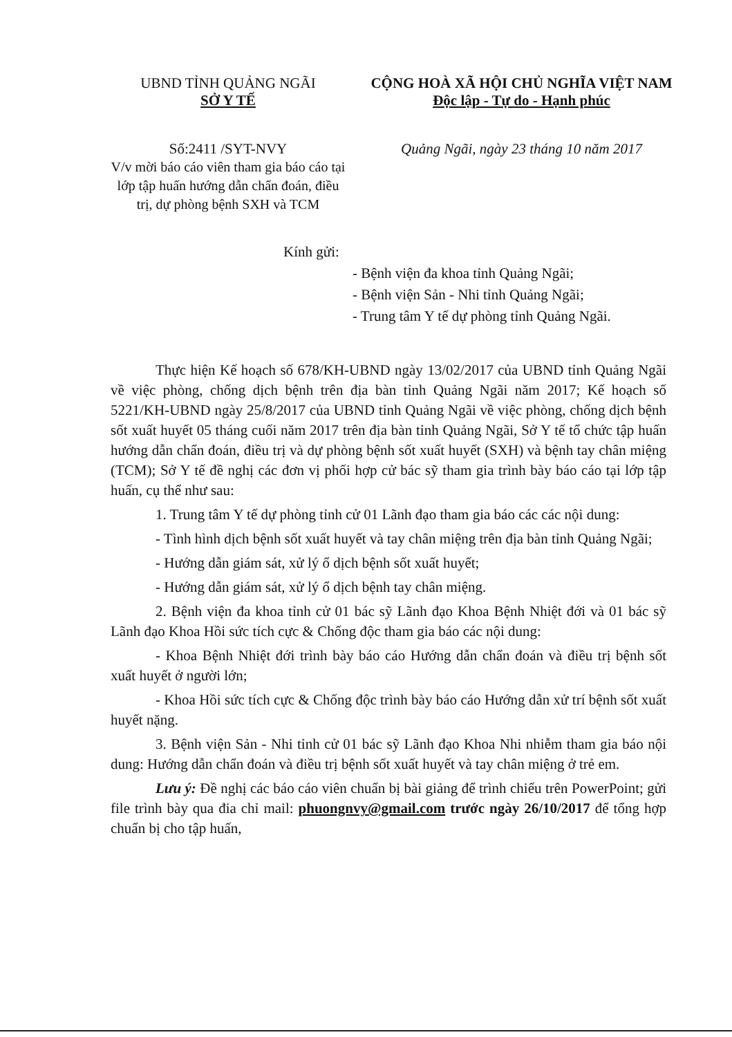UBND TỈNH QUẢNG NGÃI
SỞ Y TẾ
Số:2411 /SYT-NVY
V/v mời báo cáo viên tham gia báo cáo tại lớp tập huấn hướng dẫn chẩn đoán, điều trị, dự phòng bệnh SXH và TCM
CỘNG HOÀ XÃ HỘI CHỦ NGHĨA VIỆT NAM
Độc lập - Tự do - Hạnh phúc
Quảng Ngãi, ngày 23 tháng 10 năm 2017
Kính gửi:
- Bệnh viện đa khoa tỉnh Quảng Ngãi;
- Bệnh viện Sản - Nhi tỉnh Quảng Ngãi;
- Trung tâm Y tế dự phòng tỉnh Quảng Ngãi.
Thực hiện Kế hoạch số 678/KH-UBND ngày 13/02/2017 của UBND tỉnh Quảng Ngãi về việc phòng, chống dịch bệnh trên địa bàn tỉnh Quảng Ngãi năm 2017; Kế hoạch số 5221/KH-UBND ngày 25/8/2017 của UBND tỉnh Quảng Ngãi về việc phòng, chống dịch bệnh sốt xuất huyết 05 tháng cuối năm 2017 trên địa bàn tỉnh Quảng Ngãi, Sở Y tế tổ chức tập huấn hướng dẫn chẩn đoán, điều trị và dự phòng bệnh sốt xuất huyết (SXH) và bệnh tay chân miệng (TCM); Sở Y tế đề nghị các đơn vị phối hợp cử bác sỹ tham gia trình bày báo cáo tại lớp tập huấn, cụ thể như sau:
1. Trung tâm Y tế dự phòng tỉnh cử 01 Lãnh đạo tham gia báo các các nội dung:
- Tình hình dịch bệnh sốt xuất huyết và tay chân miệng trên địa bàn tỉnh Quảng Ngãi;
- Hướng dẫn giám sát, xử lý ổ dịch bệnh sốt xuất huyết;
- Hướng dẫn giám sát, xử lý ổ dịch bệnh tay chân miệng.
2. Bệnh viện đa khoa tỉnh cử 01 bác sỹ Lãnh đạo Khoa Bệnh Nhiệt đới và 01 bác sỹ Lãnh đạo Khoa Hồi sức tích cực & Chống độc tham gia báo các nội dung:
- Khoa Bệnh Nhiệt đới trình bày báo cáo Hướng dẫn chẩn đoán và điều trị bệnh sốt xuất huyết ở người lớn;
- Khoa Hồi sức tích cực & Chống độc trình bày báo cáo Hướng dẫn xử trí bệnh sốt xuất huyết nặng.
3. Bệnh viện Sản - Nhi tỉnh cử 01 bác sỹ Lãnh đạo Khoa Nhi nhiễm tham gia báo nội dung: Hướng dẫn chẩn đoán và điều trị bệnh sốt xuất huyết và tay chân miệng ở trẻ em.
Lưu ý: Đề nghị các báo cáo viên chuẩn bị bài giảng để trình chiếu trên PowerPoint; gửi file trình bày qua đia chỉ mail: phuongnvy@gmail.com trước ngày 26/10/2017 để tổng hợp chuẩn bị cho tập huấn,